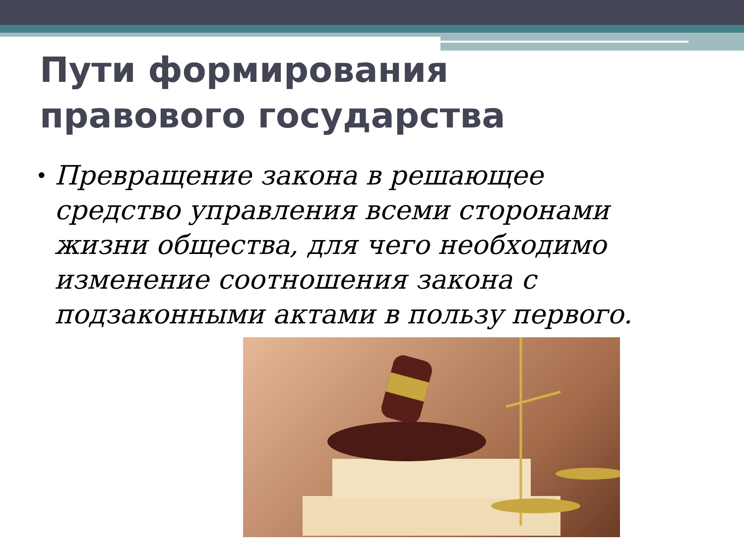Пути формирования
правового государства
• Превращение закона в решающее средство управления всеми сторонами жизни общества, для чего необходимо изменение соотношения закона с подзаконными актами в пользу первого.